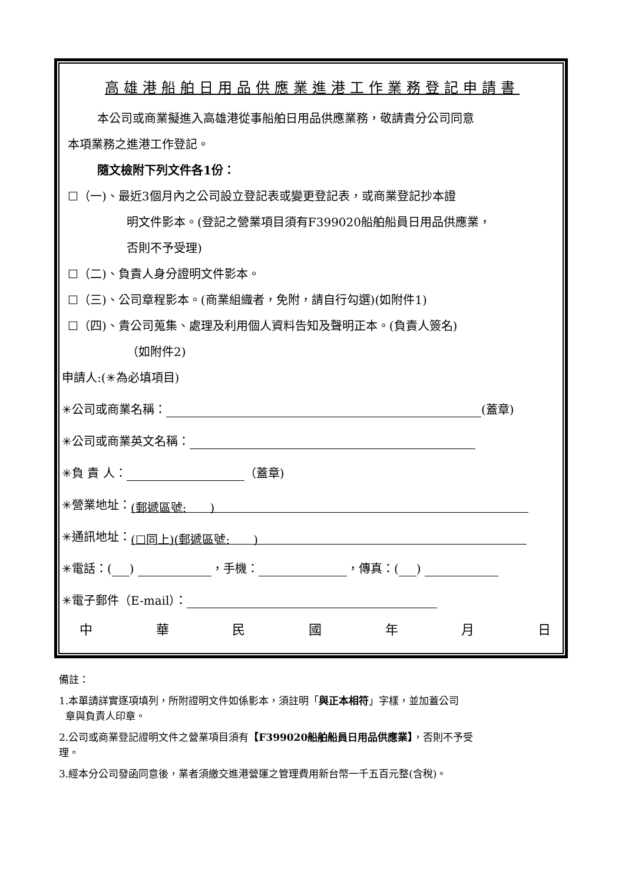高雄港船舶日用品供應業進港工作業務登記申請書
本公司或商業擬進入高雄港從事船舶日用品供應業務，敬請貴分公司同意
本項業務之進港工作登記。
隨文檢附下列文件各1份：
☐（一)、最近3個月內之公司設立登記表或變更登記表，或商業登記抄本證
明文件影本。(登記之營業項目須有F399020船舶船員日用品供應業，
否則不予受理)
☐（二)、負責人身分證明文件影本。
☐（三)、公司章程影本。(商業組織者，免附，請自行勾選)(如附件1)
☐（四)、貴公司蒐集、處理及利用個人資料告知及聲明正本。(負責人簽名)
（如附件2)
申請人:(✳為必填項目)
✳公司或商業名稱： (蓋章)
✳公司或商業英文名稱：
✳負 責 人： （蓋章)
✳營業地址： (郵遞區號:　　)
✳通訊地址： (☐同上)(郵遞區號:　　)
✳電話：( ) ，手機： ，傳真：( )
✳電子郵件（E-mail）：
中華民國年月日
備註：
1.本單請詳實逐項填列，所附證明文件如係影本，須註明「與正本相符」字樣，並加蓋公司
章與負責人印章。
2.公司或商業登記證明文件之營業項目須有【F399020船舶船員日用品供應業】，否則不予受
理。
3.經本分公司發函同意後，業者須繳交進港營運之管理費用新台幣一千五百元整(含稅)。